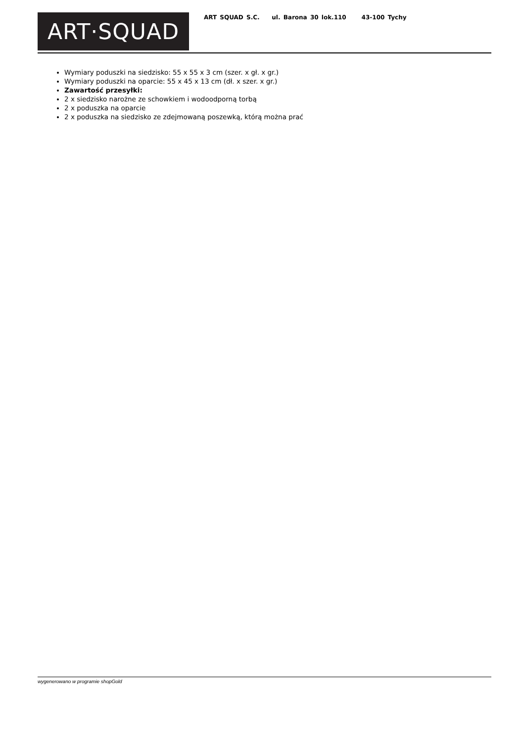ART·SQUAD
ART SQUAD S.C. ul. Barona 30 lok.110 43-100 Tychy
Wymiary poduszki na siedzisko: 55 x 55 x 3 cm (szer. x gł. x gr.)
Wymiary poduszki na oparcie: 55 x 45 x 13 cm (dł. x szer. x gr.)
Zawartość przesyłki:
2 x siedzisko narożne ze schowkiem i wodoodporną torbą
2 x poduszka na oparcie
2 x poduszka na siedzisko ze zdejmowaną poszewką, którą można prać
wygenerowano w programie shopGold